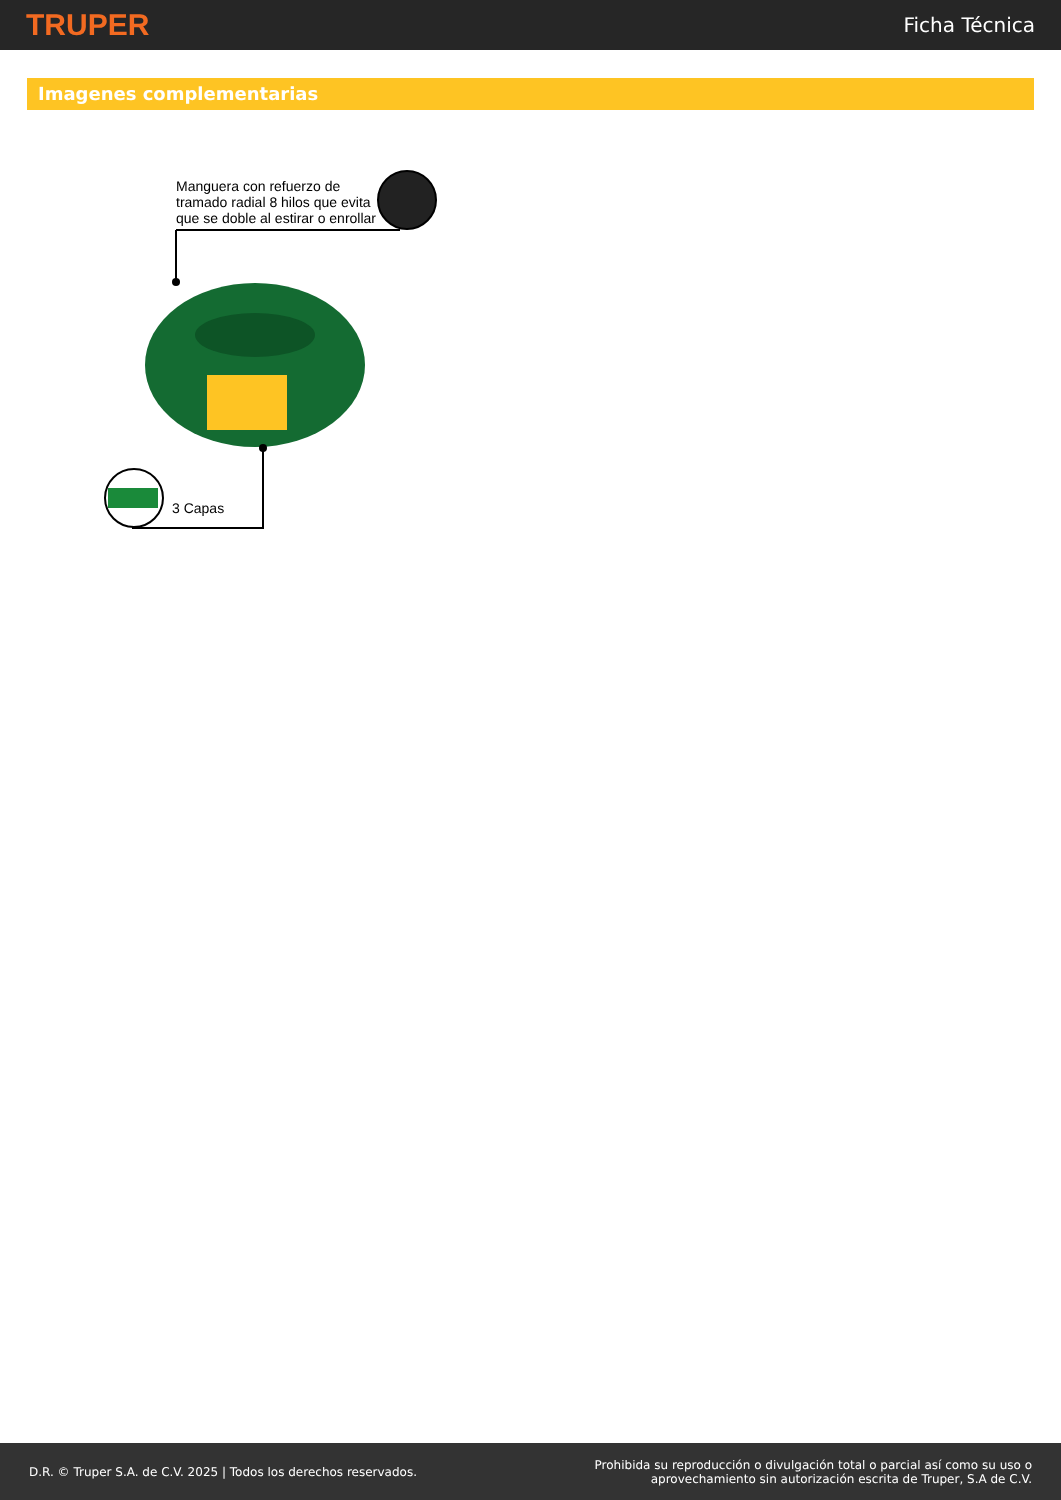TRUPER
Ficha Técnica
Imagenes complementarias
Manguera con refuerzo de
tramado radial 8 hilos que evita
que se doble al estirar o enrollar
3 Capas
D.R. © Truper S.A. de C.V. 2025 | Todos los derechos reservados.
Prohibida su reproducción o divulgación total o parcial así como su uso o
aprovechamiento sin autorización escrita de Truper, S.A de C.V.